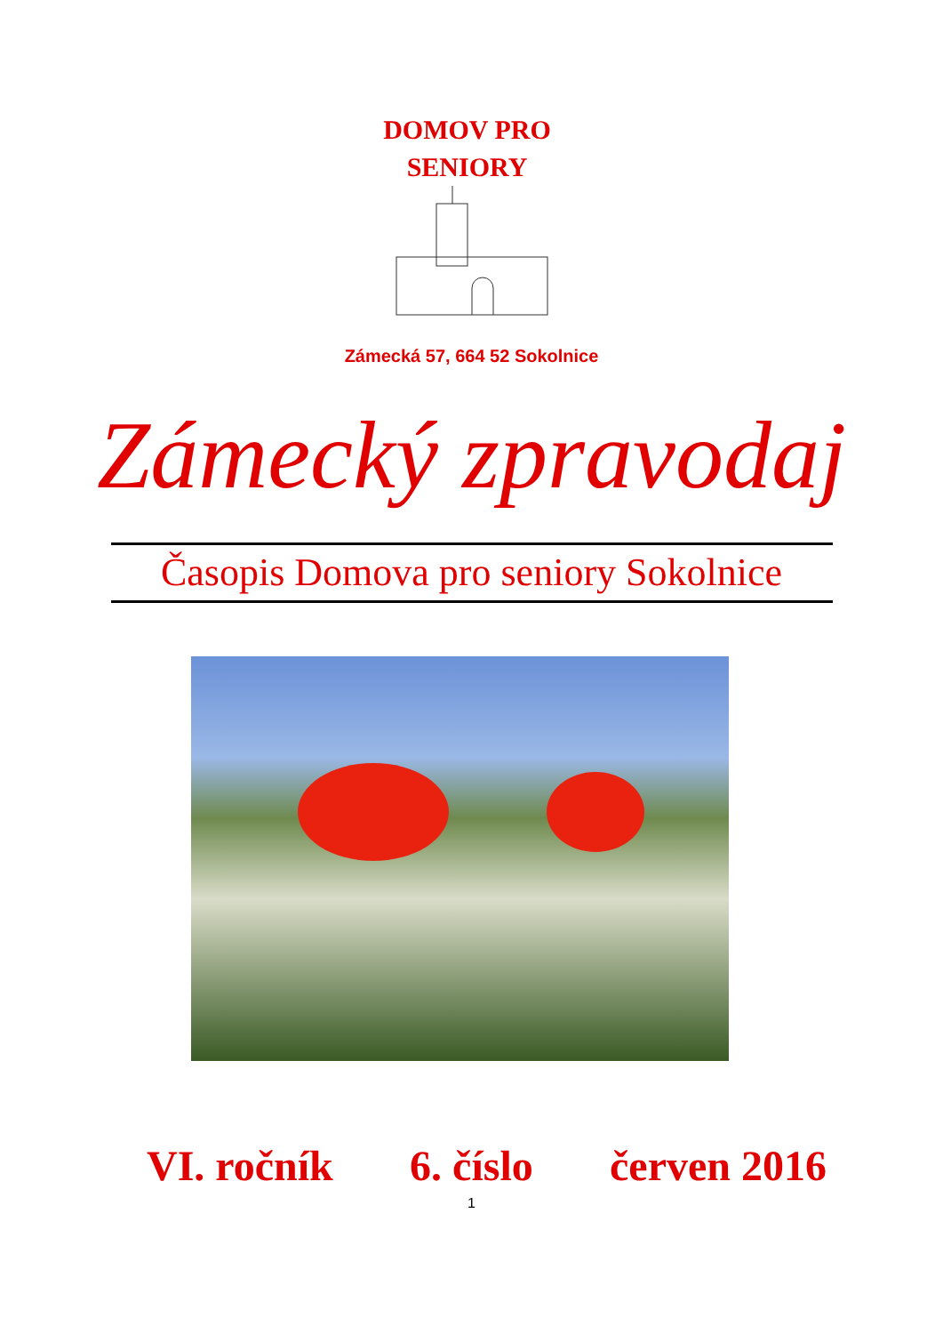DOMOV PRO
SENIORY
Zámecká 57, 664 52 Sokolnice
Zámecký zpravodaj
Časopis Domova pro seniory Sokolnice
VI. ročník 6. číslo červen 2016
1